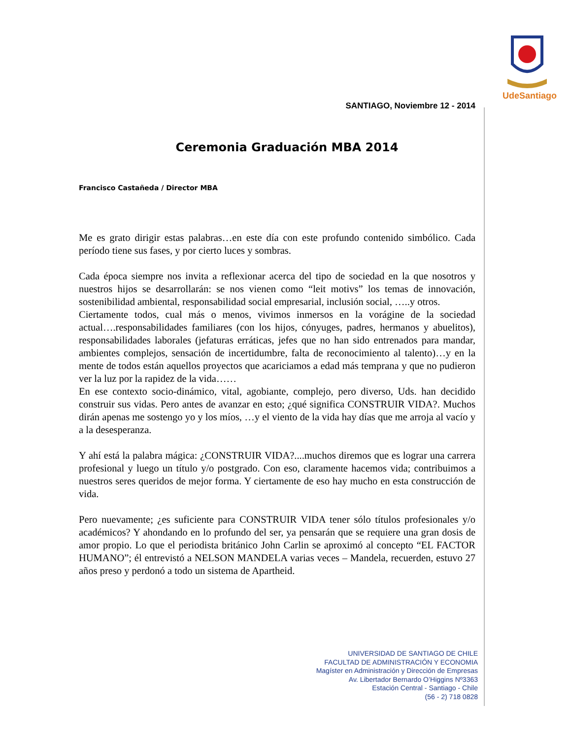UdeSantiago
SANTIAGO, Noviembre 12 - 2014
Ceremonia Graduación MBA 2014
Francisco Castañeda / Director MBA
Me es grato dirigir estas palabras…en este día con este profundo contenido simbólico. Cada período tiene sus fases, y por cierto luces y sombras.
Cada época siempre nos invita a reflexionar acerca del tipo de sociedad en la que nosotros y nuestros hijos se desarrollarán: se nos vienen como “leit motivs” los temas de innovación, sostenibilidad ambiental, responsabilidad social empresarial, inclusión social, …..y otros.
Ciertamente todos, cual más o menos, vivimos inmersos en la vorágine de la sociedad actual….responsabilidades familiares (con los hijos, cónyuges, padres, hermanos y abuelitos), responsabilidades laborales (jefaturas erráticas, jefes que no han sido entrenados para mandar, ambientes complejos, sensación de incertidumbre, falta de reconocimiento al talento)…y en la mente de todos están aquellos proyectos que acariciamos a edad más temprana y que no pudieron ver la luz por la rapidez de la vida……
En ese contexto socio-dinámico, vital, agobiante, complejo, pero diverso, Uds. han decidido construir sus vidas. Pero antes de avanzar en esto; ¿qué significa CONSTRUIR VIDA?. Muchos dirán apenas me sostengo yo y los míos, …y el viento de la vida hay días que me arroja al vacío y a la desesperanza.
Y ahí está la palabra mágica: ¿CONSTRUIR VIDA?....muchos diremos que es lograr una carrera profesional y luego un título y/o postgrado. Con eso, claramente hacemos vida; contribuimos a nuestros seres queridos de mejor forma. Y ciertamente de eso hay mucho en esta construcción de vida.
Pero nuevamente; ¿es suficiente para CONSTRUIR VIDA tener sólo títulos profesionales y/o académicos? Y ahondando en lo profundo del ser, ya pensarán que se requiere una gran dosis de amor propio. Lo que el periodista británico John Carlin se aproximó al concepto “EL FACTOR HUMANO”; él entrevistó a NELSON MANDELA varias veces – Mandela, recuerden, estuvo 27 años preso y perdonó a todo un sistema de Apartheid.
UNIVERSIDAD DE SANTIAGO DE CHILE
FACULTAD DE ADMINISTRACIÓN Y ECONOMIA
Magíster en Administración y Dirección de Empresas
Av. Libertador Bernardo O’Higgins Nº3363
Estación Central - Santiago - Chile
(56 - 2) 718 0828